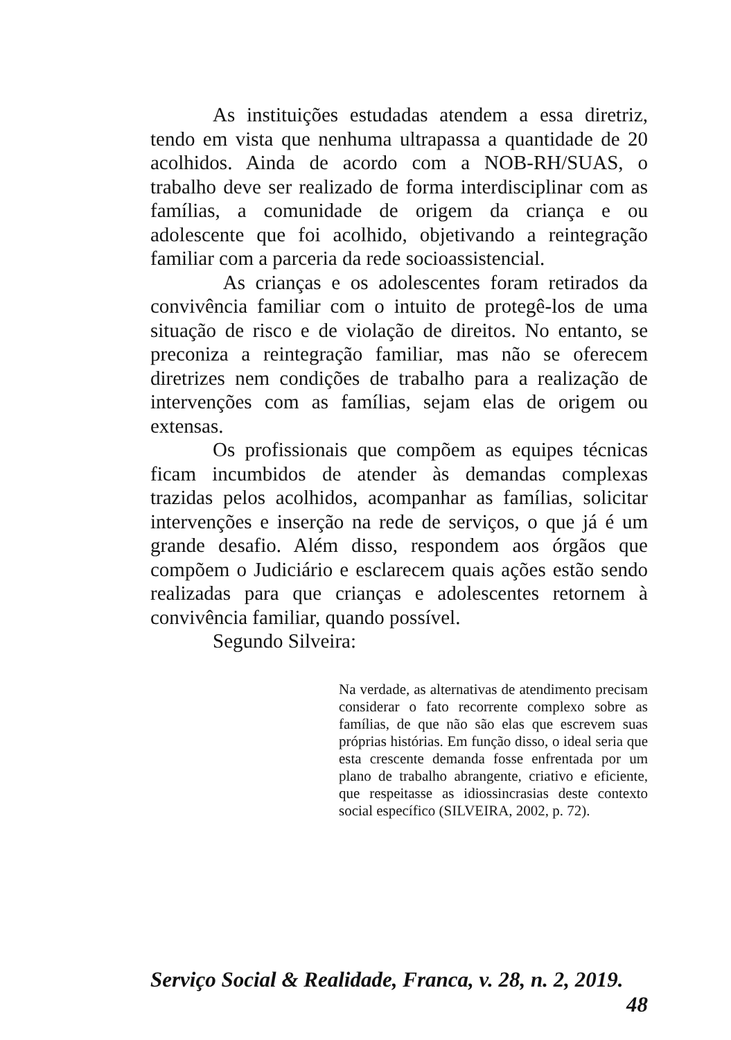As instituições estudadas atendem a essa diretriz, tendo em vista que nenhuma ultrapassa a quantidade de 20 acolhidos. Ainda de acordo com a NOB-RH/SUAS, o trabalho deve ser realizado de forma interdisciplinar com as famílias, a comunidade de origem da criança e ou adolescente que foi acolhido, objetivando a reintegração familiar com a parceria da rede socioassistencial.
As crianças e os adolescentes foram retirados da convivência familiar com o intuito de protegê-los de uma situação de risco e de violação de direitos. No entanto, se preconiza a reintegração familiar, mas não se oferecem diretrizes nem condições de trabalho para a realização de intervenções com as famílias, sejam elas de origem ou extensas.
Os profissionais que compõem as equipes técnicas ficam incumbidos de atender às demandas complexas trazidas pelos acolhidos, acompanhar as famílias, solicitar intervenções e inserção na rede de serviços, o que já é um grande desafio. Além disso, respondem aos órgãos que compõem o Judiciário e esclarecem quais ações estão sendo realizadas para que crianças e adolescentes retornem à convivência familiar, quando possível.
Segundo Silveira:
Na verdade, as alternativas de atendimento precisam considerar o fato recorrente complexo sobre as famílias, de que não são elas que escrevem suas próprias histórias. Em função disso, o ideal seria que esta crescente demanda fosse enfrentada por um plano de trabalho abrangente, criativo e eficiente, que respeitasse as idiossincrasias deste contexto social específico (SILVEIRA, 2002, p. 72).
Serviço Social & Realidade, Franca, v. 28, n. 2, 2019.
48